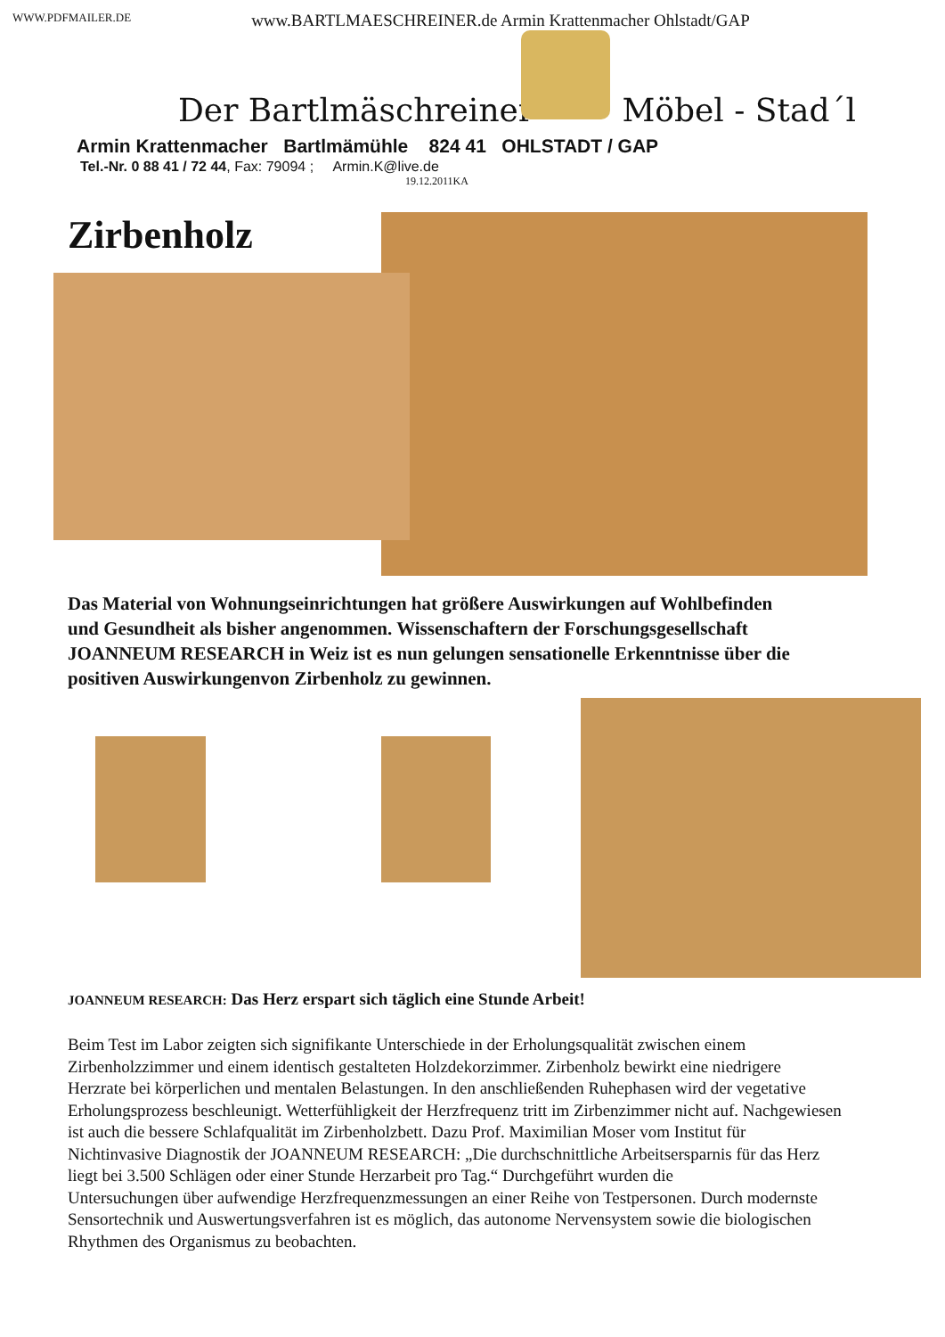WWW.PDFMAILER.DE www.BARTLMAESCHREINER.de Armin Krattenmacher Ohlstadt/GAP
Der Bartlmäschreiner Möbel - Stad´l
Armin Krattenmacher Bartlmämühle 824 41 OHLSTADT / GAP
Tel.-Nr. 0 88 41 / 72 44, Fax: 79094 ; Armin.K@live.de
19.12.2011KA
Zirbenholz
Das Material von Wohnungseinrichtungen hat größere Auswirkungen auf Wohlbefinden und Gesundheit als bisher angenommen. Wissenschaftern der Forschungsgesellschaft JOANNEUM RESEARCH in Weiz ist es nun gelungen sensationelle Erkenntnisse über die positiven Auswirkungenvon Zirbenholz zu gewinnen.
JOANNEUM RESEARCH: Das Herz erspart sich täglich eine Stunde Arbeit!
Beim Test im Labor zeigten sich signifikante Unterschiede in der Erholungsqualität zwischen einem Zirbenholzzimmer und einem identisch gestalteten Holzdekorzimmer. Zirbenholz bewirkt eine niedrigere Herzrate bei körperlichen und mentalen Belastungen. In den anschließenden Ruhephasen wird der vegetative Erholungsprozess beschleunigt. Wetterfühligkeit der Herzfrequenz tritt im Zirbenzimmer nicht auf. Nachgewiesen ist auch die bessere Schlafqualität im Zirbenholzbett. Dazu Prof. Maximilian Moser vom Institut für Nichtinvasive Diagnostik der JOANNEUM RESEARCH: „Die durchschnittliche Arbeitsersparnis für das Herz liegt bei 3.500 Schlägen oder einer Stunde Herzarbeit pro Tag.“ Durchgeführt wurden die
Untersuchungen über aufwendige Herzfrequenzmessungen an einer Reihe von Testpersonen. Durch modernste Sensortechnik und Auswertungsverfahren ist es möglich, das autonome Nervensystem sowie die biologischen Rhythmen des Organismus zu beobachten.